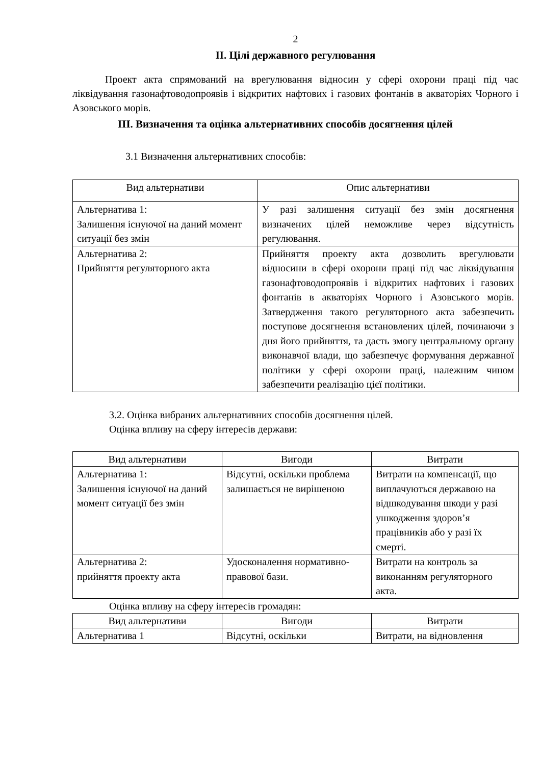2
ІІ. Цілі державного регулювання
Проект акта спрямований на врегулювання відносин у сфері охорони праці під час ліквідування газонафтоводопроявів і відкритих нафтових і газових фонтанів в акваторіях Чорного і Азовського морів.
ІІІ. Визначення та оцінка альтернативних способів досягнення цілей
3.1 Визначення альтернативних способів:
| Вид альтернативи | Опис альтернативи |
| --- | --- |
| Альтернатива 1: Залишення існуючої на даний момент ситуації без змін | У разі залишення ситуації без змін досягнення визначених цілей неможливе через відсутність регулювання. |
| Альтернатива 2: Прийняття регуляторного акта | Прийняття проекту акта дозволить врегулювати відносини в сфері охорони праці під час ліквідування газонафтоводопроявів і відкритих нафтових і газових фонтанів в акваторіях Чорного і Азовського морів . Затвердження такого регуляторного акта забезпечить поступове досягнення встановлених цілей, починаючи з дня його прийняття, та дасть змогу центральному органу виконавчої влади, що забезпечує формування державної політики у сфері охорони праці, належним чином забезпечити реалізацію цієї політики. |
3.2. Оцінка вибраних альтернативних способів досягнення цілей.
Оцінка впливу на сферу інтересів держави:
| Вид альтернативи | Вигоди | Витрати |
| --- | --- | --- |
| Альтернатива 1: Залишення існуючої на даний момент ситуації без змін | Відсутні, оскільки проблема залишається не вирішеною | Витрати на компенсації, що виплачуються державою на відшкодування шкоди у разі ушкодження здоров’я працівників або у разі їх смерті. |
| Альтернатива 2: прийняття проекту акта | Удосконалення нормативно-правової бази. | Витрати на контроль за виконанням регуляторного акта. |
Оцінка впливу на сферу інтересів громадян:
| Вид альтернативи | Вигоди | Витрати |
| --- | --- | --- |
| Альтернатива 1 | Відсутні, оскільки | Витрати, на відновлення |